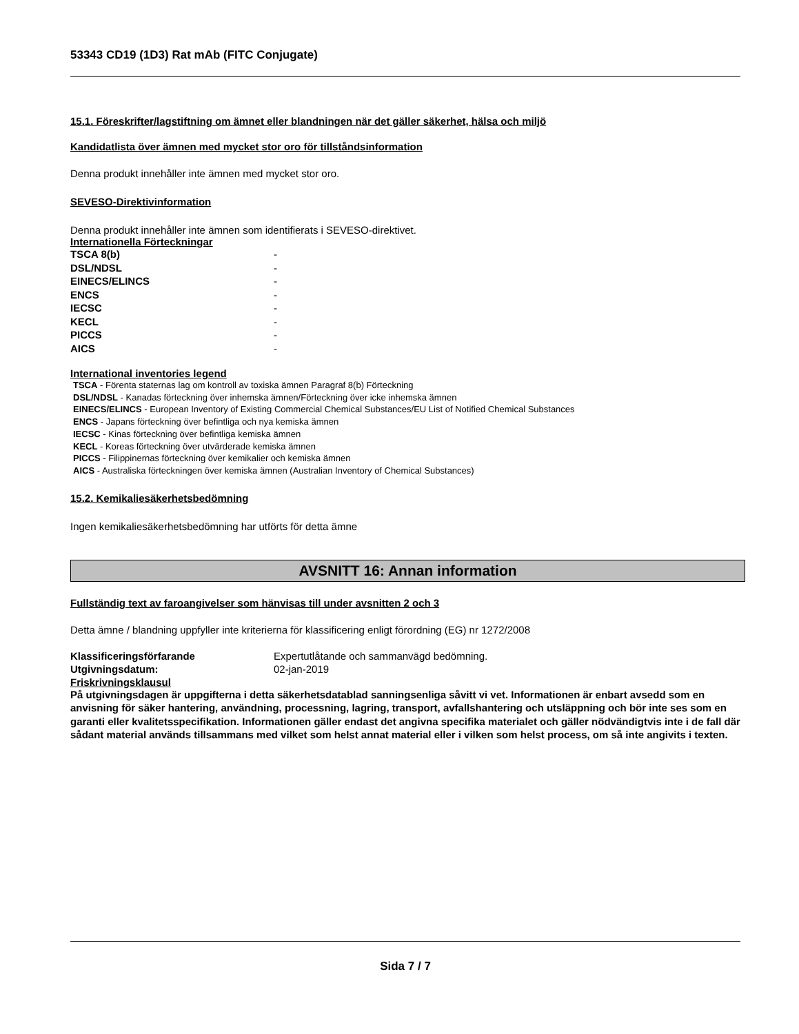53343 CD19 (1D3) Rat mAb (FITC Conjugate)
15.1. Föreskrifter/lagstiftning om ämnet eller blandningen när det gäller säkerhet, hälsa och miljö
Kandidatlista över ämnen med mycket stor oro för tillståndsinformation
Denna produkt innehåller inte ämnen med mycket stor oro.
SEVESO-Direktivinformation
Denna produkt innehåller inte ämnen som identifierats i SEVESO-direktivet.
Internationella Förteckningar
| TSCA 8(b) | - |
| DSL/NDSL | - |
| EINECS/ELINCS | - |
| ENCS | - |
| IECSC | - |
| KECL | - |
| PICCS | - |
| AICS | - |
International inventories legend
TSCA - Förenta staternas lag om kontroll av toxiska ämnen Paragraf 8(b) Förteckning
DSL/NDSL - Kanadas förteckning över inhemska ämnen/Förteckning över icke inhemska ämnen
EINECS/ELINCS - European Inventory of Existing Commercial Chemical Substances/EU List of Notified Chemical Substances
ENCS - Japans förteckning över befintliga och nya kemiska ämnen
IECSC - Kinas förteckning över befintliga kemiska ämnen
KECL - Koreas förteckning över utvärderade kemiska ämnen
PICCS - Filippinernas förteckning över kemikalier och kemiska ämnen
AICS - Australiska förteckningen över kemiska ämnen (Australian Inventory of Chemical Substances)
15.2. Kemikaliesäkerhetsbedömning
Ingen kemikaliesäkerhetsbedömning har utförts för detta ämne
AVSNITT 16: Annan information
Fullständig text av faroangivelser som hänvisas till under avsnitten 2 och 3
Detta ämne / blandning uppfyller inte kriterierna för klassificering enligt förordning (EG) nr 1272/2008
| Klassificeringsförfarande | Expertutlåtande och sammanvägd bedömning. |
| Utgivningsdatum: | 02-jan-2019 |
Friskrivningsklausul
På utgivningsdagen är uppgifterna i detta säkerhetsdatablad sanningsenliga såvitt vi vet. Informationen är enbart avsedd som en anvisning för säker hantering, användning, processning, lagring, transport, avfallshantering och utsläppning och bör inte ses som en garanti eller kvalitetsspecifikation. Informationen gäller endast det angivna specifika materialet och gäller nödvändigtvis inte i de fall där sådant material används tillsammans med vilket som helst annat material eller i vilken som helst process, om så inte angivits i texten.
Sida 7 / 7